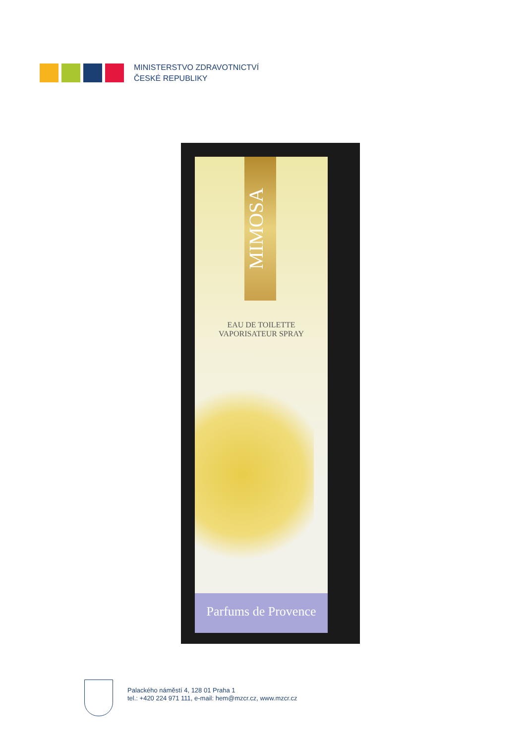MINISTERSTVO ZDRAVOTNICTVÍ
ČESKÉ REPUBLIKY
MIMOSA
EAU DE TOILETTE
VAPORISATEUR SPRAY
Parfums de Provence
Palackého náměstí 4, 128 01 Praha 1
tel.: +420 224 971 111, e-mail: hem@mzcr.cz, www.mzcr.cz